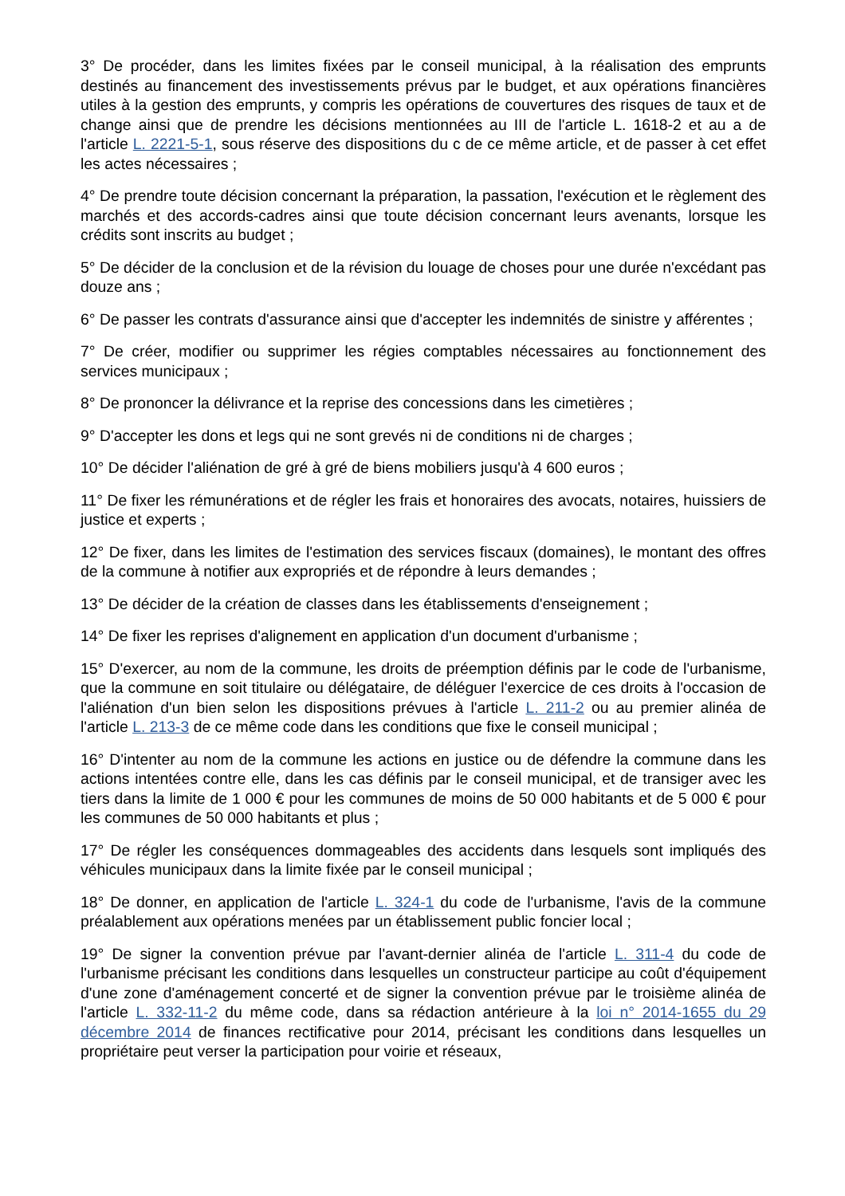3° De procéder, dans les limites fixées par le conseil municipal, à la réalisation des emprunts destinés au financement des investissements prévus par le budget, et aux opérations financières utiles à la gestion des emprunts, y compris les opérations de couvertures des risques de taux et de change ainsi que de prendre les décisions mentionnées au III de l'article L. 1618-2 et au a de l'article L. 2221-5-1, sous réserve des dispositions du c de ce même article, et de passer à cet effet les actes nécessaires ;
4° De prendre toute décision concernant la préparation, la passation, l'exécution et le règlement des marchés et des accords-cadres ainsi que toute décision concernant leurs avenants, lorsque les crédits sont inscrits au budget ;
5° De décider de la conclusion et de la révision du louage de choses pour une durée n'excédant pas douze ans ;
6° De passer les contrats d'assurance ainsi que d'accepter les indemnités de sinistre y afférentes ;
7° De créer, modifier ou supprimer les régies comptables nécessaires au fonctionnement des services municipaux ;
8° De prononcer la délivrance et la reprise des concessions dans les cimetières ;
9° D'accepter les dons et legs qui ne sont grevés ni de conditions ni de charges ;
10° De décider l'aliénation de gré à gré de biens mobiliers jusqu'à 4 600 euros ;
11° De fixer les rémunérations et de régler les frais et honoraires des avocats, notaires, huissiers de justice et experts ;
12° De fixer, dans les limites de l'estimation des services fiscaux (domaines), le montant des offres de la commune à notifier aux expropriés et de répondre à leurs demandes ;
13° De décider de la création de classes dans les établissements d'enseignement ;
14° De fixer les reprises d'alignement en application d'un document d'urbanisme ;
15° D'exercer, au nom de la commune, les droits de préemption définis par le code de l'urbanisme, que la commune en soit titulaire ou délégataire, de déléguer l'exercice de ces droits à l'occasion de l'aliénation d'un bien selon les dispositions prévues à l'article L. 211-2 ou au premier alinéa de l'article L. 213-3 de ce même code dans les conditions que fixe le conseil municipal ;
16° D'intenter au nom de la commune les actions en justice ou de défendre la commune dans les actions intentées contre elle, dans les cas définis par le conseil municipal, et de transiger avec les tiers dans la limite de 1 000 € pour les communes de moins de 50 000 habitants et de 5 000 € pour les communes de 50 000 habitants et plus ;
17° De régler les conséquences dommageables des accidents dans lesquels sont impliqués des véhicules municipaux dans la limite fixée par le conseil municipal ;
18° De donner, en application de l'article L. 324-1 du code de l'urbanisme, l'avis de la commune préalablement aux opérations menées par un établissement public foncier local ;
19° De signer la convention prévue par l'avant-dernier alinéa de l'article L. 311-4 du code de l'urbanisme précisant les conditions dans lesquelles un constructeur participe au coût d'équipement d'une zone d'aménagement concerté et de signer la convention prévue par le troisième alinéa de l'article L. 332-11-2 du même code, dans sa rédaction antérieure à la loi n° 2014-1655 du 29 décembre 2014 de finances rectificative pour 2014, précisant les conditions dans lesquelles un propriétaire peut verser la participation pour voirie et réseaux,